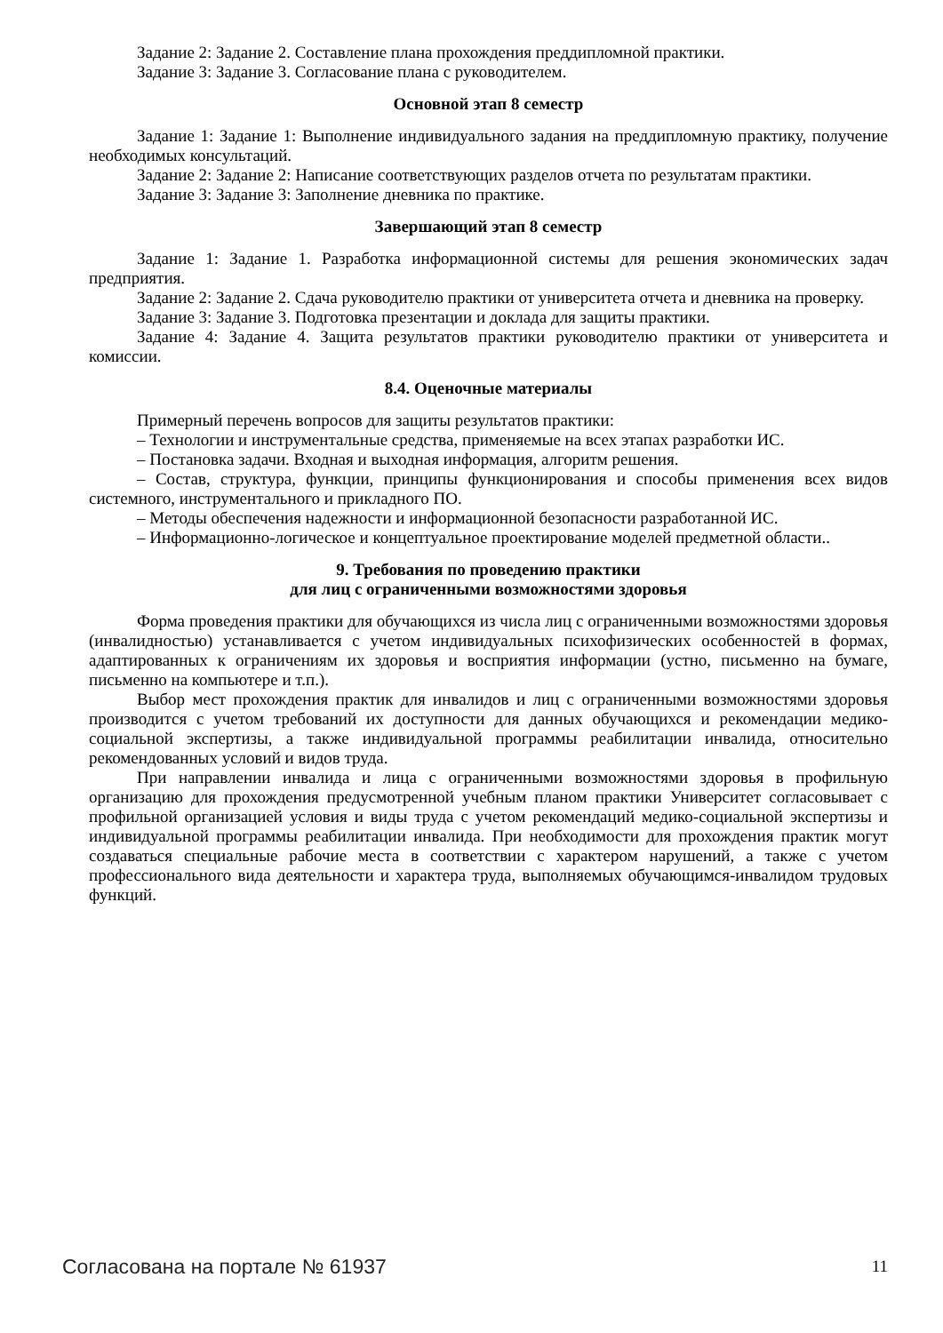Задание 2: Задание 2. Составление плана прохождения преддипломной практики.
Задание 3: Задание 3. Согласование плана с руководителем.
Основной этап 8 семестр
Задание 1: Задание 1: Выполнение индивидуального задания на преддипломную практику, получение необходимых консультаций.
Задание 2: Задание 2: Написание соответствующих разделов отчета по результатам практики.
Задание 3: Задание 3: Заполнение дневника по практике.
Завершающий этап 8 семестр
Задание 1: Задание 1. Разработка информационной системы для решения экономических задач предприятия.
Задание 2: Задание 2. Сдача руководителю практики от университета отчета и дневника на проверку.
Задание 3: Задание 3. Подготовка презентации и доклада для защиты практики.
Задание 4: Задание 4. Защита результатов практики руководителю практики от университета и комиссии.
8.4. Оценочные материалы
Примерный перечень вопросов для защиты результатов практики:
– Технологии и инструментальные средства, применяемые на всех этапах разработки ИС.
– Постановка задачи. Входная и выходная информация, алгоритм решения.
– Состав, структура, функции, принципы функционирования и способы применения всех видов системного, инструментального и прикладного ПО.
– Методы обеспечения надежности и информационной безопасности разработанной ИС.
– Информационно-логическое и концептуальное проектирование моделей предметной области..
9. Требования по проведению практики
для лиц с ограниченными возможностями здоровья
Форма проведения практики для обучающихся из числа лиц с ограниченными возможностями здоровья (инвалидностью) устанавливается с учетом индивидуальных психофизических особенностей в формах, адаптированных к ограничениям их здоровья и восприятия информации (устно, письменно на бумаге, письменно на компьютере и т.п.).
Выбор мест прохождения практик для инвалидов и лиц с ограниченными возможностями здоровья производится с учетом требований их доступности для данных обучающихся и рекомендации медико-социальной экспертизы, а также индивидуальной программы реабилитации инвалида, относительно рекомендованных условий и видов труда.
При направлении инвалида и лица с ограниченными возможностями здоровья в профильную организацию для прохождения предусмотренной учебным планом практики Университет согласовывает с профильной организацией условия и виды труда с учетом рекомендаций медико-социальной экспертизы и индивидуальной программы реабилитации инвалида. При необходимости для прохождения практик могут создаваться специальные рабочие места в соответствии с характером нарушений, а также с учетом профессионального вида деятельности и характера труда, выполняемых обучающимся-инвалидом трудовых функций.
Согласована на портале № 61937 11